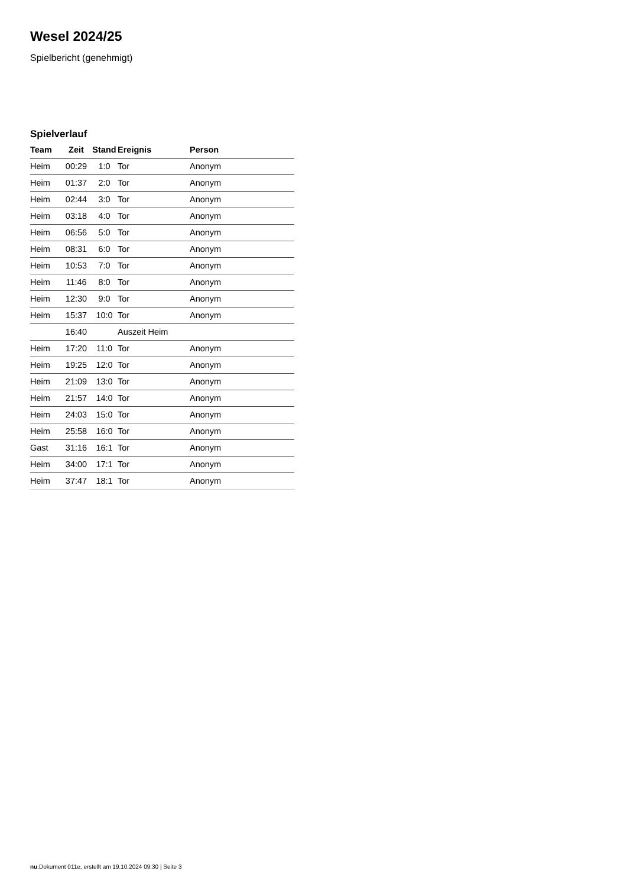Wesel 2024/25
Spielbericht (genehmigt)
Spielverlauf
| Team | Zeit | Stand | Ereignis | Person |
| --- | --- | --- | --- | --- |
| Heim | 00:29 | 1:0 | Tor | Anonym |
| Heim | 01:37 | 2:0 | Tor | Anonym |
| Heim | 02:44 | 3:0 | Tor | Anonym |
| Heim | 03:18 | 4:0 | Tor | Anonym |
| Heim | 06:56 | 5:0 | Tor | Anonym |
| Heim | 08:31 | 6:0 | Tor | Anonym |
| Heim | 10:53 | 7:0 | Tor | Anonym |
| Heim | 11:46 | 8:0 | Tor | Anonym |
| Heim | 12:30 | 9:0 | Tor | Anonym |
| Heim | 15:37 | 10:0 | Tor | Anonym |
| | 16:40 | | Auszeit Heim | |
| Heim | 17:20 | 11:0 | Tor | Anonym |
| Heim | 19:25 | 12:0 | Tor | Anonym |
| Heim | 21:09 | 13:0 | Tor | Anonym |
| Heim | 21:57 | 14:0 | Tor | Anonym |
| Heim | 24:03 | 15:0 | Tor | Anonym |
| Heim | 25:58 | 16:0 | Tor | Anonym |
| Gast | 31:16 | 16:1 | Tor | Anonym |
| Heim | 34:00 | 17:1 | Tor | Anonym |
| Heim | 37:47 | 18:1 | Tor | Anonym |
nu.Dokument 011e, erstellt am 19.10.2024 09:30 | Seite 3